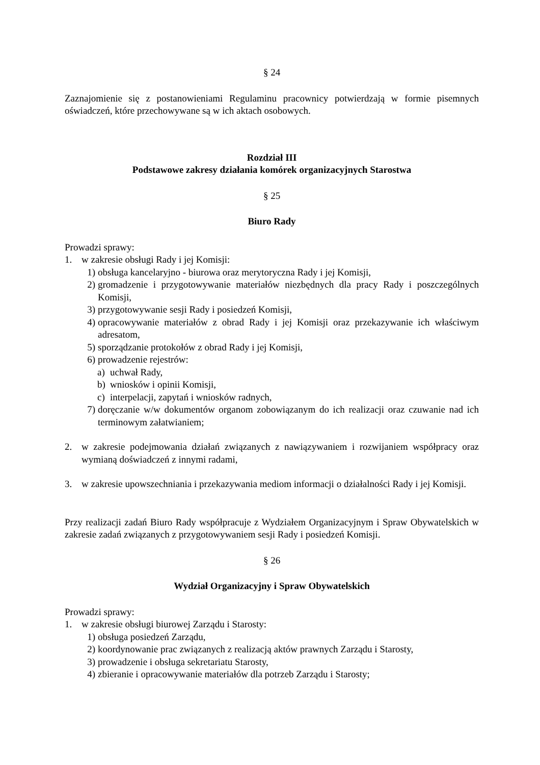§ 24
Zaznajomienie się z postanowieniami Regulaminu pracownicy potwierdzają w formie pisemnych oświadczeń, które przechowywane są w ich aktach osobowych.
Rozdział III
Podstawowe zakresy działania komórek organizacyjnych Starostwa
§ 25
Biuro Rady
Prowadzi sprawy:
1. w zakresie obsługi Rady i jej Komisji:
1) obsługa kancelaryjno - biurowa oraz merytoryczna Rady i jej Komisji,
2) gromadzenie i przygotowywanie materiałów niezbędnych dla pracy Rady i poszczególnych Komisji,
3) przygotowywanie sesji Rady i posiedzeń Komisji,
4) opracowywanie materiałów z obrad Rady i jej Komisji oraz przekazywanie ich właściwym adresatom,
5) sporządzanie protokołów z obrad Rady i jej Komisji,
6) prowadzenie rejestrów:
a) uchwał Rady,
b) wniosków i opinii Komisji,
c) interpelacji, zapytań i wniosków radnych,
7) doręczanie w/w dokumentów organom zobowiązanym do ich realizacji oraz czuwanie nad ich terminowym załatwianiem;
2. w zakresie podejmowania działań związanych z nawiązywaniem i rozwijaniem współpracy oraz wymianą doświadczeń z innymi radami,
3. w zakresie upowszechniania i przekazywania mediom informacji o działalności Rady i jej Komisji.
Przy realizacji zadań Biuro Rady współpracuje z Wydziałem Organizacyjnym i Spraw Obywatelskich w zakresie zadań związanych z przygotowywaniem sesji Rady i posiedzeń Komisji.
§ 26
Wydział Organizacyjny i Spraw Obywatelskich
Prowadzi sprawy:
1. w zakresie obsługi biurowej Zarządu i Starosty:
1) obsługa posiedzeń Zarządu,
2) koordynowanie prac związanych z realizacją aktów prawnych Zarządu i Starosty,
3) prowadzenie i obsługa sekretariatu Starosty,
4) zbieranie i opracowywanie materiałów dla potrzeb Zarządu i Starosty;